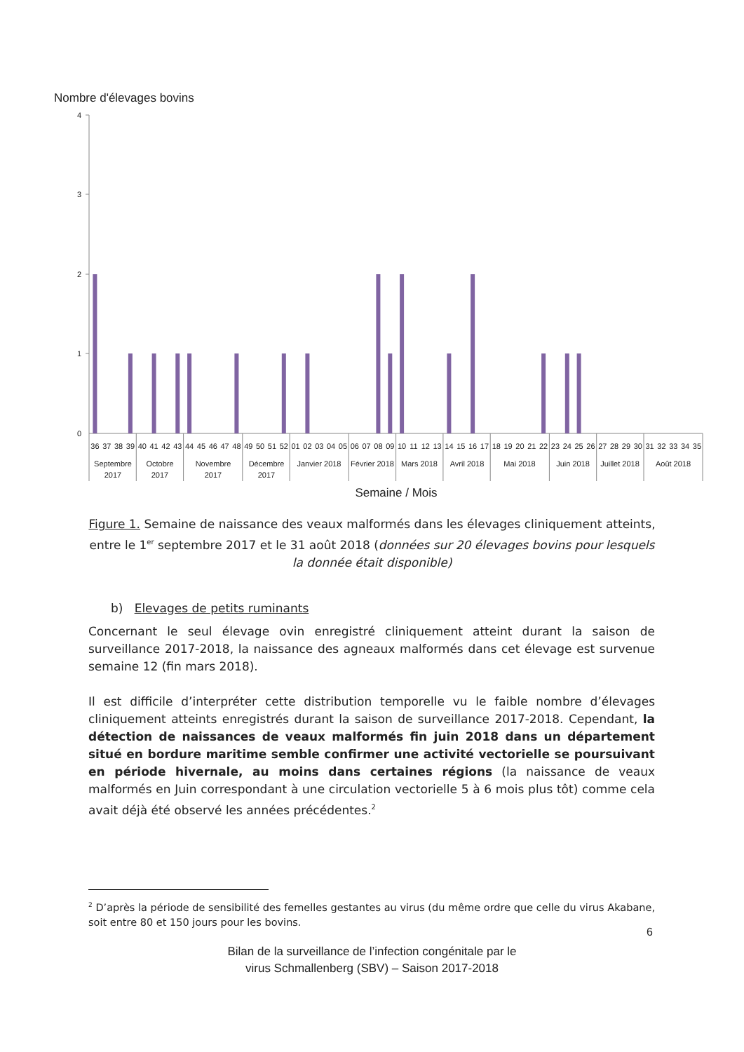Nombre d'élevages bovins
4
3
2
1
0
36
37
38
39
40
41
42
43
44
45
46
47
48
49
50
51
52
01
02
03
04
05
06
07
08
09
10
11
12
13
14
15
16
17
18
19
20
21
22
23
24
25
26
27
28
29
30
31
32
33
34
35
Septembre
2017
Octobre
2017
Novembre
2017
Décembre
2017
Janvier 2018
Février 2018
Mars 2018
Avril 2018
Mai 2018
Juin 2018
Juillet 2018
Août 2018
Semaine / Mois
Figure 1. Semaine de naissance des veaux malformés dans les élevages cliniquement atteints, entre le 1<sup>er</sup> septembre 2017 et le 31 août 2018 (données sur 20 élevages bovins pour lesquels la donnée était disponible)
b) Elevages de petits ruminants
Concernant le seul élevage ovin enregistré cliniquement atteint durant la saison de surveillance 2017-2018, la naissance des agneaux malformés dans cet élevage est survenue semaine 12 (fin mars 2018).
Il est difficile d’interpréter cette distribution temporelle vu le faible nombre d’élevages cliniquement atteints enregistrés durant la saison de surveillance 2017-2018. Cependant, la détection de naissances de veaux malformés fin juin 2018 dans un département situé en bordure maritime semble confirmer une activité vectorielle se poursuivant en période hivernale, au moins dans certaines régions (la naissance de veaux malformés en Juin correspondant à une circulation vectorielle 5 à 6 mois plus tôt) comme cela avait déjà été observé les années précédentes.<sup>2</sup>
<sup>2</sup> D’après la période de sensibilité des femelles gestantes au virus (du même ordre que celle du virus Akabane, soit entre 80 et 150 jours pour les bovins.
6
Bilan de la surveillance de l’infection congénitale par le
virus Schmallenberg (SBV) – Saison 2017-2018